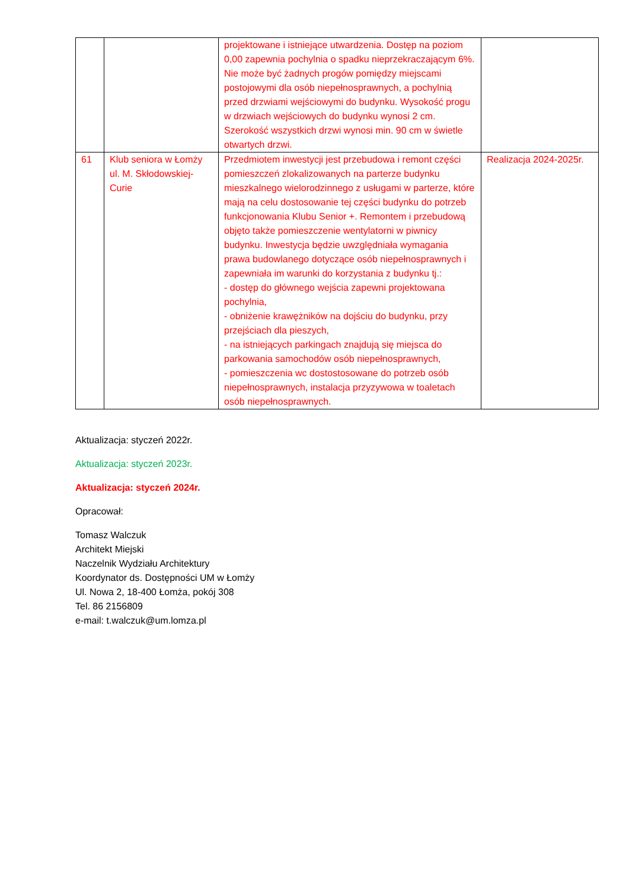| | | projektowane i istniejące utwardzenia. Dostęp na poziom 0,00 zapewnia pochylnia o spadku nieprzekraczającym 6%. Nie może być żadnych progów pomiędzy miejscami postojowymi dla osób niepełnosprawnych, a pochylnią przed drzwiami wejściowymi do budynku. Wysokość progu w drzwiach wejściowych do budynku wynosi 2 cm. Szerokość wszystkich drzwi wynosi min. 90 cm w świetle otwartych drzwi. | |
| 61 | Klub seniora w Łomży ul. M. Skłodowskiej-Curie | Przedmiotem inwestycji jest przebudowa i remont części pomieszczeń zlokalizowanych na parterze budynku mieszkalnego wielorodzinnego z usługami w parterze, które mają na celu dostosowanie tej części budynku do potrzeb funkcjonowania Klubu Senior +. Remontem i przebudową objęto także pomieszczenie wentylatorni w piwnicy budynku. Inwestycja będzie uwzględniała wymagania prawa budowlanego dotyczące osób niepełnosprawnych i zapewniała im warunki do korzystania z budynku tj.: - dostęp do głównego wejścia zapewni projektowana pochylnia, - obniżenie krawężników na dojściu do budynku, przy przejściach dla pieszych, - na istniejących parkingach znajdują się miejsca do parkowania samochodów osób niepełnosprawnych, - pomieszczenia wc dostostosowane do potrzeb osób niepełnosprawnych, instalacja przyzywowa w toaletach osób niepełnosprawnych. | Realizacja 2024-2025r. |
Aktualizacja: styczeń 2022r.
Aktualizacja: styczeń 2023r.
Aktualizacja: styczeń 2024r.
Opracował:
Tomasz Walczuk
Architekt Miejski
Naczelnik Wydziału Architektury
Koordynator ds. Dostępności UM w Łomży
Ul. Nowa 2, 18-400 Łomża, pokój 308
Tel. 86 2156809
e-mail: t.walczuk@um.lomza.pl